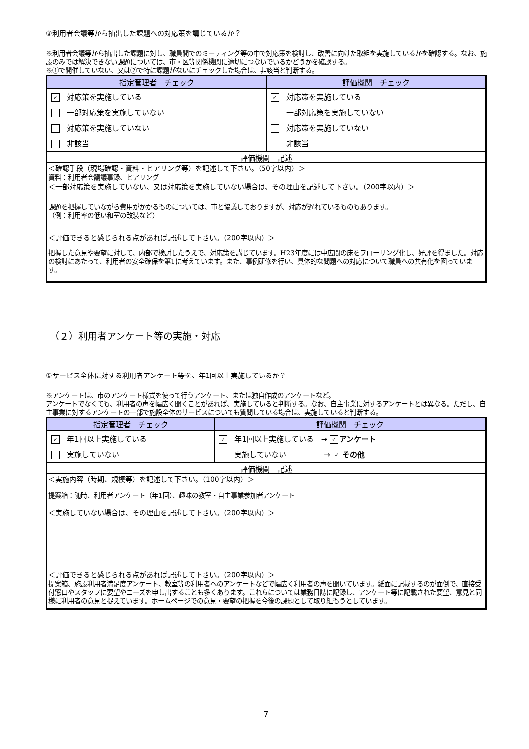③利用者会議等から抽出した課題への対応策を講じているか？
※利用者会議等から抽出した課題に対し、職員間でのミーティング等の中で対応策を検討し、改善に向けた取組を実施しているかを確認する。なお、施設のみでは解決できない課題については、市・区等関係機関に適切につないでいるかどうかを確認する。
※①で開催していない、又は②で特に課題がないにチェックした場合は、非該当と判断する。
| 指定管理者 チェック | 評価機関 チェック |
| --- | --- |
| ✓ 対応策を実施している | ✓ 対応策を実施している |
| 一部対応策を実施していない | 一部対応策を実施していない |
| 対応策を実施していない | 対応策を実施していない |
| 非該当 | 非該当 |
評価機関　記述
＜確認手段（現場確認・資料・ヒアリング等）を記述して下さい。（50字以内）＞
資料：利用者会議議事録、ヒアリング
＜一部対応策を実施していない、又は対応策を実施していない場合は、その理由を記述して下さい。（200字以内）＞
課題を把握していながら費用がかかるものについては、市と協議しておりますが、対応が遅れているものもあります。
（例：利用率の低い和室の改装など）
＜評価できると感じられる点があれば記述して下さい。（200字以内）＞
把握した意見や要望に対して、内部で検討したうえで、対応策を講じています。H23年度には中広間の床をフローリング化し、好評を得ました。対応の検討にあたって、利用者の安全確保を第1に考えています。また、事例研修を行い、具体的な問題への対応について職員への共有化を図っています。
（２）利用者アンケート等の実施・対応
①サービス全体に対する利用者アンケート等を、年1回以上実施しているか？
※アンケートは、市のアンケート様式を使って行うアンケート、または独自作成のアンケートなど。
アンケートでなくても、利用者の声を幅広く聞くことがあれば、実施していると判断する。なお、自主事業に対するアンケートとは異なる。ただし、自主事業に対するアンケートの一部で施設全体のサービスについても質問している場合は、実施していると判断する。
| 指定管理者 チェック | 評価機関 チェック |
| --- | --- |
| ✓ 年1回以上実施している | ✓ 年1回以上実施している → ✓ アンケート |
| 実施していない | 実施していない → ✓ その他 |
評価機関　記述
＜実施内容（時期、規模等）を記述して下さい。（100字以内）＞
提案箱：随時、利用者アンケート（年1回）、趣味の教室・自主事業参加者アンケート
＜実施していない場合は、その理由を記述して下さい。（200字以内）＞
＜評価できると感じられる点があれば記述して下さい。（200字以内）＞
提案箱、施設利用者満足度アンケート、教室等の利用者へのアンケートなどで幅広く利用者の声を聞いています。紙面に記載するのが面倒で、直接受付窓口やスタッフに要望やニーズを申し出することも多くあります。これらについては業務日誌に記録し、アンケート等に記載された要望、意見と同様に利用者の意見と捉えています。ホームページでの意見・要望の把握を今後の課題として取り組もうとしています。
7